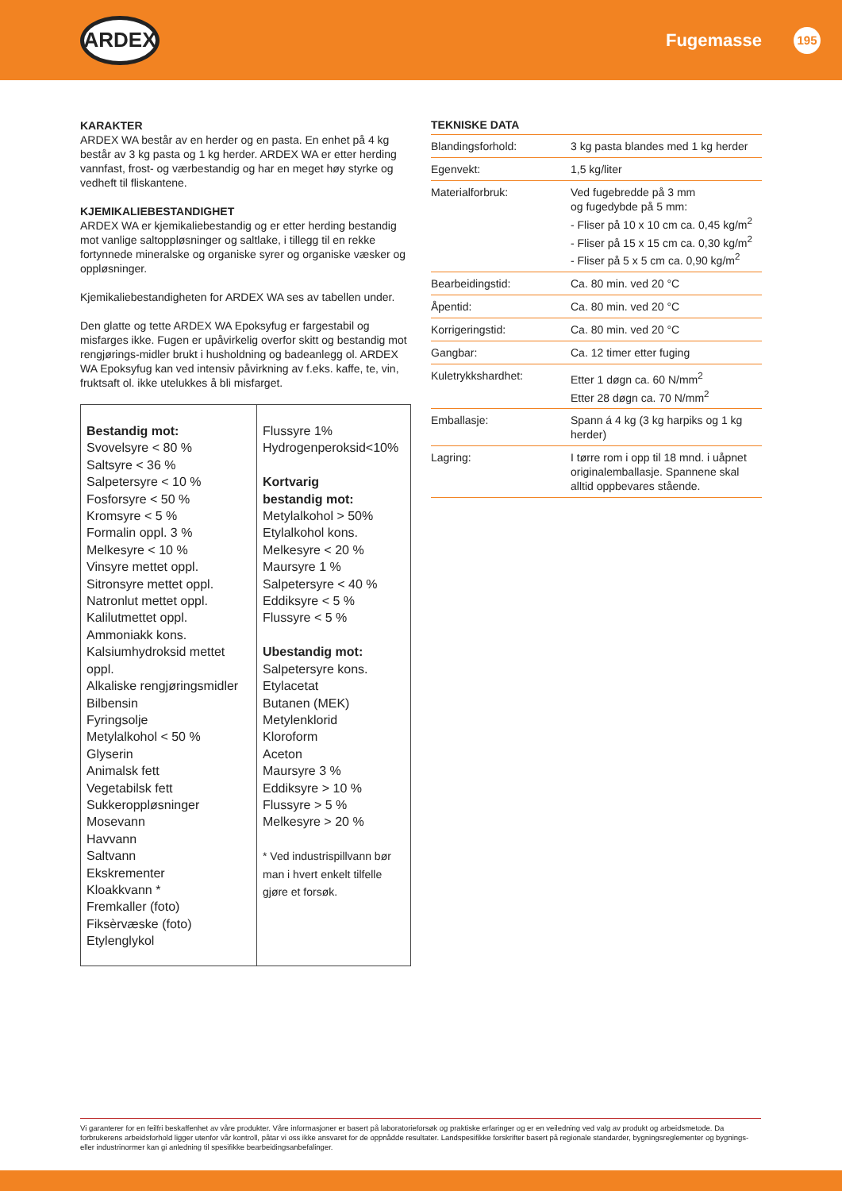ARDEX
Fugemasse 195
KARAKTER
ARDEX WA består av en herder og en pasta. En enhet på 4 kg består av 3 kg pasta og 1 kg herder. ARDEX WA er etter herding vannfast, frost- og værbestandig og har en meget høy styrke og vedheft til fliskantene.
KJEMIKALIEBESTANDIGHET
ARDEX WA er kjemikaliebestandig og er etter herding bestandig mot vanlige saltoppløsninger og saltlake, i tillegg til en rekke fortynnede mineralske og organiske syrer og organiske væsker og oppløsninger.
Kjemikaliebestandigheten for ARDEX WA ses av tabellen under.
Den glatte og tette ARDEX WA Epoksyfug er fargestabil og misfarges ikke. Fugen er upåvirkelig overfor skitt og bestandig mot rengjørings-midler brukt i husholdning og badeanlegg ol. ARDEX WA Epoksyfug kan ved intensiv påvirkning av f.eks. kaffe, te, vin, fruktsaft ol. ikke utelukkes å bli misfarget.
| Bestandig mot: Svovelsyre < 80 % Saltsyre < 36 % Salpetersyre < 10 % Fosforsyre < 50 % Kromsyre < 5 % Formalin oppl. 3 % Melkesyre < 10 % Vinsyre mettet oppl. Sitronsyre mettet oppl. Natronlut mettet oppl. Kalilutmettet oppl. Ammoniakk kons. Kalsiumhydroksid mettet oppl. Alkaliske rengjøringsmidler Bilbensin Fyringsolje Metylalkohol < 50 % Glyserin Animalsk fett Vegetabilsk fett Sukkeroppløsninger Mosevann Havvann Saltvann Ekskrementer Kloakkvann * Fremkaller (foto) Fiksèrvæske (foto) Etylenglykol | Flussyre 1% Hydrogenperoksid<10% Kortvarig bestandig mot: Metylalkohol > 50% Etylalkohol kons. Melkesyre < 20 % Maursyre 1 % Salpetersyre < 40 % Eddiksyre < 5 % Flussyre < 5 % Ubestandig mot: Salpetersyre kons. Etylacetat Butanen (MEK) Metylenklorid Kloroform Aceton Maursyre 3 % Eddiksyre > 10 % Flussyre > 5 % Melkesyre > 20 % * Ved industrispillvann bør man i hvert enkelt tilfelle gjøre et forsøk. |
TEKNISKE DATA
| Blandingsforhold: | 3 kg pasta blandes med 1 kg herder |
| Egenvekt: | 1,5 kg/liter |
| Materialforbruk: | Ved fugebredde på 3 mm og fugedybde på 5 mm: - Fliser på 10 x 10 cm ca. 0,45 kg/m<sup>2</sup> - Fliser på 15 x 15 cm ca. 0,30 kg/m<sup>2</sup> - Fliser på 5 x 5 cm ca. 0,90 kg/m<sup>2</sup> |
| Bearbeidingstid: | Ca. 80 min. ved 20 °C |
| Åpentid: | Ca. 80 min. ved 20 °C |
| Korrigeringstid: | Ca. 80 min. ved 20 °C |
| Gangbar: | Ca. 12 timer etter fuging |
| Kuletrykkshardhet: | Etter 1 døgn ca. 60 N/mm<sup>2</sup> Etter 28 døgn ca. 70 N/mm<sup>2</sup> |
| Emballasje: | Spann á 4 kg (3 kg harpiks og 1 kg herder) |
| Lagring: | I tørre rom i opp til 18 mnd. i uåpnet originalemballasje. Spannene skal alltid oppbevares stående. |
Vi garanterer for en feilfri beskaffenhet av våre produkter. Våre informasjoner er basert på laboratorieforsøk og praktiske erfaringer og er en veiledning ved valg av produkt og arbeidsmetode. Da forbrukerens arbeidsforhold ligger utenfor vår kontroll, påtar vi oss ikke ansvaret for de oppnådde resultater. Landspesifikke forskrifter basert på regionale standarder, bygningsreglementer og bygnings- eller industrinormer kan gi anledning til spesifikke bearbeidingsanbefalinger.